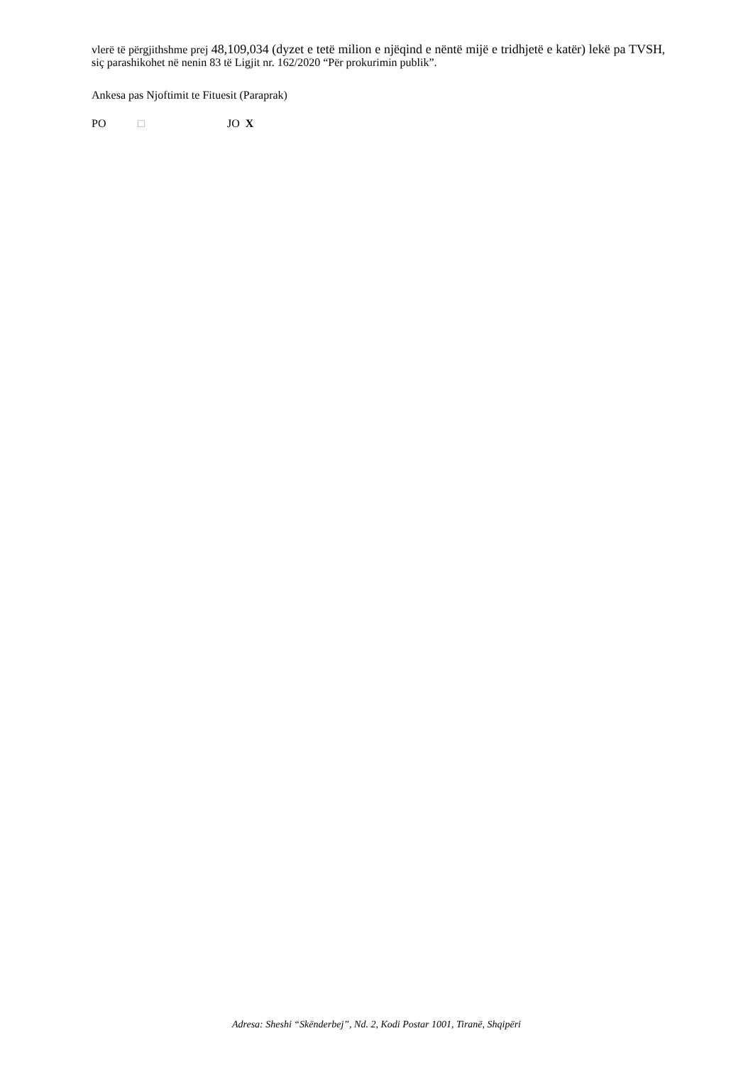vlerë të përgjithshme prej 48,109,034 (dyzet e tetë milion e njëqind e nëntë mijë e tridhjetë e katër) lekë pa TVSH, siç parashikohet në nenin 83 të Ligjit nr. 162/2020 “Për prokurimin publik”.
Ankesa pas Njoftimit te Fituesit (Paraprak)
PO □ JO X
Adresa: Sheshi “Skënderbej”, Nd. 2, Kodi Postar 1001, Tiranë, Shqipëri